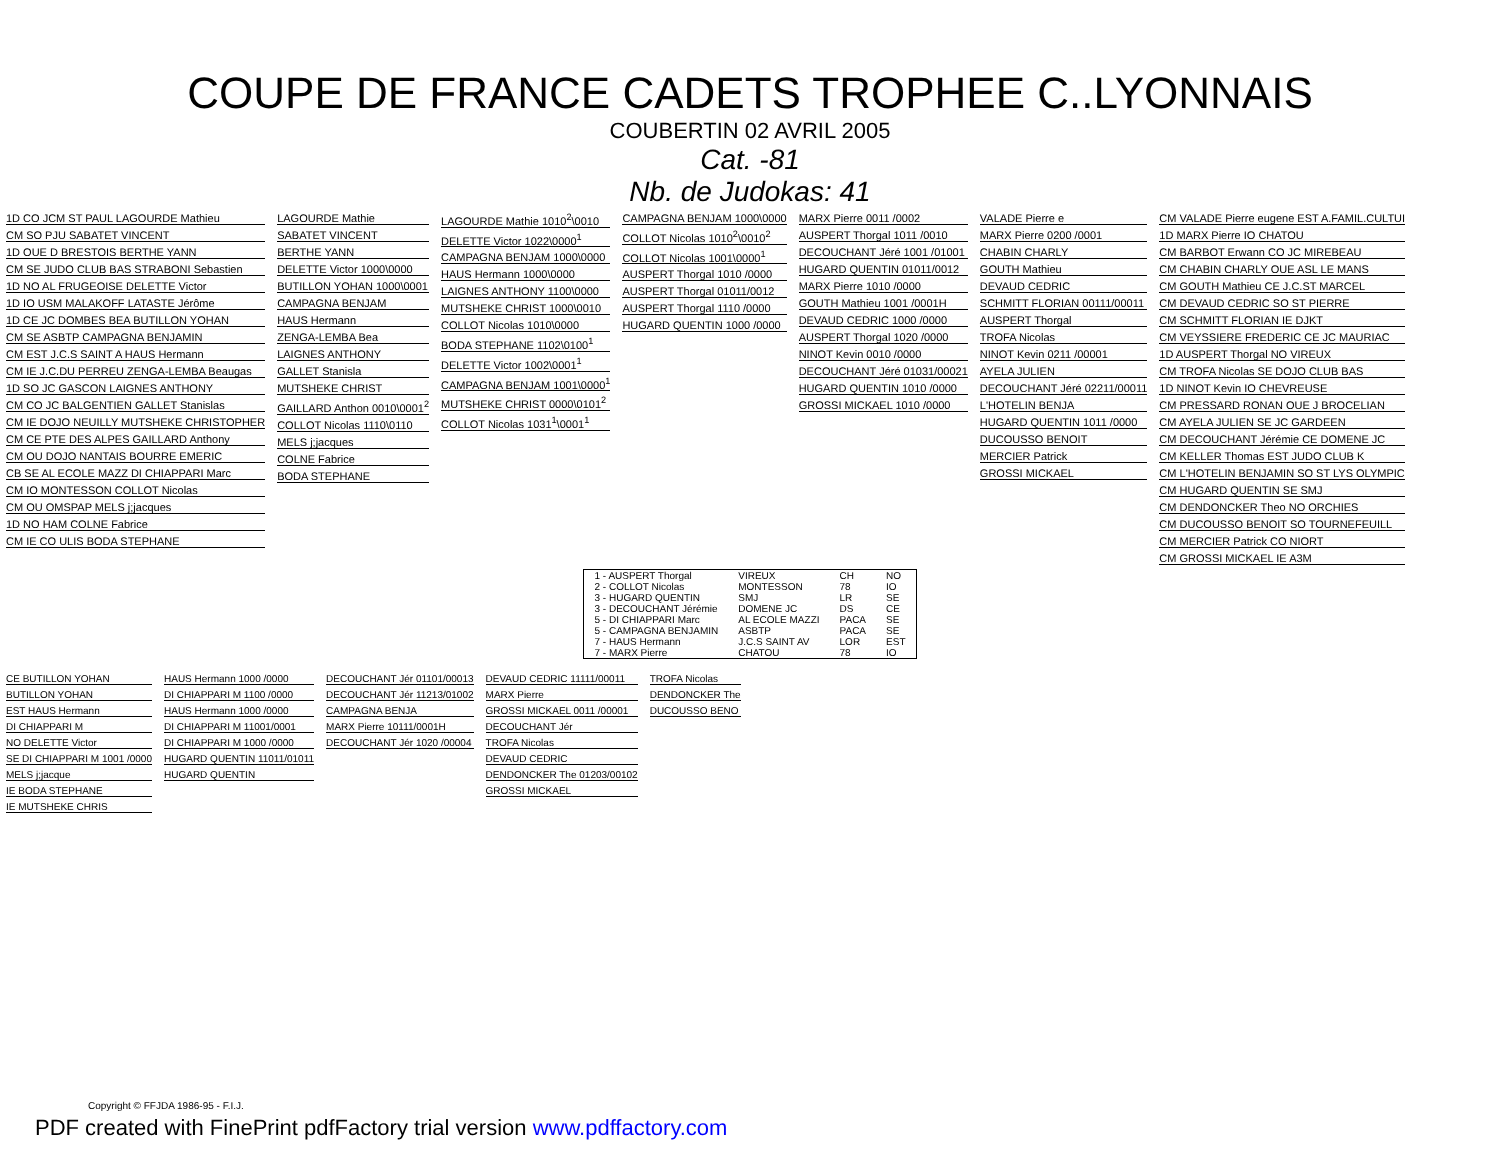COUPE DE FRANCE CADETS TROPHEE C..LYONNAIS
COUBERTIN 02 AVRIL 2005
Cat. -81
Nb. de Judokas: 41
1D CO JCM ST PAUL LAGOURDE Mathieu
CM SO PJU SABATET VINCENT
1D OUE D BRESTOIS BERTHE YANN
CM SE JUDO CLUB BAS STRABONI Sebastien
1D NO AL FRUGEOISE DELETTE Victor
1D IO USM MALAKOFF LATASTE Jérôme
1D CE JC DOMBES BEA BUTILLON YOHAN
CM SE ASBTP CAMPAGNA BENJAMIN
CM EST J.C.S SAINT A HAUS Hermann
CM IE J.C.DU PERREU ZENGA-LEMBA Beaugas
1D SO JC GASCON LAIGNES ANTHONY
CM CO JC BALGENTIEN GALLET Stanislas
CM IE DOJO NEUILLY MUTSHEKE CHRISTOPHER
CM CE PTE DES ALPES GAILLARD Anthony
CM OU DOJO NANTAIS BOURRE EMERIC
CB SE AL ECOLE MAZZ DI CHIAPPARI Marc
CM IO MONTESSON COLLOT Nicolas
CM OU OMSPAP MELS j;jacques
1D NO HAM COLNE Fabrice
CM IE CO ULIS BODA STEPHANE
LAGOURDE Mathie
SABATET VINCENT
BERTHE YANN
DELETTE Victor 1000\0000
BUTILLON YOHAN 1000\0001
CAMPAGNA BENJAM
HAUS Hermann
ZENGA-LEMBA Bea
LAIGNES ANTHONY
GALLET Stanisla
MUTSHEKE CHRIST
GAILLARD Anthon 0010\0001<sup>2</sup>
COLLOT Nicolas 1110\0110
MELS j;jacques
COLNE Fabrice
BODA STEPHANE
LAGOURDE Mathie 1010<sup>2</sup>\0010
DELETTE Victor 1022\0000<sup>1</sup>
CAMPAGNA BENJAM 1000\0000
HAUS Hermann 1000\0000
LAIGNES ANTHONY 1100\0000
MUTSHEKE CHRIST 1000\0010
COLLOT Nicolas 1010\0000
BODA STEPHANE 1102\0100<sup>1</sup>
DELETTE Victor 1002\0001<sup>1</sup>
CAMPAGNA BENJAM 1001\0000<sup>1</sup>
MUTSHEKE CHRIST 0000\0101<sup>2</sup>
COLLOT Nicolas 1031<sup>1</sup>\0001<sup>1</sup>
CAMPAGNA BENJAM 1000\0000
COLLOT Nicolas 1010<sup>2</sup>\0010<sup>2</sup>
COLLOT Nicolas 1001\0000<sup>1</sup>
AUSPERT Thorgal 1010 /0000
AUSPERT Thorgal 01011/0012
AUSPERT Thorgal 1110 /0000
HUGARD QUENTIN 1000 /0000
MARX Pierre 0011 /0002
AUSPERT Thorgal 1011 /0010
DECOUCHANT Jéré 1001 /01001
HUGARD QUENTIN 01011/0012
MARX Pierre 1010 /0000
GOUTH Mathieu 1001 /0001H
DEVAUD CEDRIC 1000 /0000
AUSPERT Thorgal 1020 /0000
NINOT Kevin 0010 /0000
DECOUCHANT Jéré 01031/00021
HUGARD QUENTIN 1010 /0000
GROSSI MICKAEL 1010 /0000
VALADE Pierre e
MARX Pierre 0200 /0001
CHABIN CHARLY
GOUTH Mathieu
DEVAUD CEDRIC
SCHMITT FLORIAN 00111/00011
AUSPERT Thorgal
TROFA Nicolas
NINOT Kevin 0211 /00001
AYELA JULIEN
DECOUCHANT Jéré 02211/00011
L'HOTELIN BENJA
HUGARD QUENTIN 1011 /0000
DUCOUSSO BENOIT
MERCIER Patrick
GROSSI MICKAEL
CM VALADE Pierre eugene EST A.FAMIL.CULTUI
1D MARX Pierre IO CHATOU
CM BARBOT Erwann CO JC MIREBEAU
CM CHABIN CHARLY OUE ASL LE MANS
CM GOUTH Mathieu CE J.C.ST MARCEL
CM DEVAUD CEDRIC SO ST PIERRE
CM SCHMITT FLORIAN IE DJKT
CM VEYSSIERE FREDERIC CE JC MAURIAC
1D AUSPERT Thorgal NO VIREUX
CM TROFA Nicolas SE DOJO CLUB BAS
1D NINOT Kevin IO CHEVREUSE
CM PRESSARD RONAN OUE J BROCELIAN
CM AYELA JULIEN SE JC GARDEEN
CM DECOUCHANT Jérémie CE DOMENE JC
CM KELLER Thomas EST JUDO CLUB K
CM L'HOTELIN BENJAMIN SO ST LYS OLYMPIC
CM HUGARD QUENTIN SE SMJ
CM DENDONCKER Theo NO ORCHIES
CM DUCOUSSO BENOIT SO TOURNEFEUILL
CM MERCIER Patrick CO NIORT
CM GROSSI MICKAEL IE A3M
| 1 - AUSPERT Thorgal | VIREUX | CH | NO |
| 2 - COLLOT Nicolas | MONTESSON | 78 | IO |
| 3 - HUGARD QUENTIN | SMJ | LR | SE |
| 3 - DECOUCHANT Jérémie | DOMENE JC | DS | CE |
| 5 - DI CHIAPPARI Marc | AL ECOLE MAZZI | PACA | SE |
| 5 - CAMPAGNA BENJAMIN | ASBTP | PACA | SE |
| 7 - HAUS Hermann | J.C.S SAINT AV | LOR | EST |
| 7 - MARX Pierre | CHATOU | 78 | IO |
CE BUTILLON YOHAN
BUTILLON YOHAN
EST HAUS Hermann
DI CHIAPPARI M
NO DELETTE Victor
SE DI CHIAPPARI M 1001 /0000
MELS j;jacque
IE BODA STEPHANE
IE MUTSHEKE CHRIS
HAUS Hermann 1000 /0000
DI CHIAPPARI M 1100 /0000
HAUS Hermann 1000 /0000
DI CHIAPPARI M 11001/0001
DI CHIAPPARI M 1000 /0000
HUGARD QUENTIN 11011/01011
HUGARD QUENTIN
DECOUCHANT Jér 01101/00013
DECOUCHANT Jér 11213/01002
CAMPAGNA BENJA
MARX Pierre 10111/0001H
DECOUCHANT Jér 1020 /00004
DEVAUD CEDRIC 11111/00011
MARX Pierre
GROSSI MICKAEL 0011 /00001
DECOUCHANT Jér
TROFA Nicolas
DEVAUD CEDRIC
DENDONCKER The 01203/00102
GROSSI MICKAEL
TROFA Nicolas
DENDONCKER The
DUCOUSSO BENO
Copyright © FFJDA 1986-95 - F.I.J.
PDF created with FinePrint pdfFactory trial version www.pdffactory.com